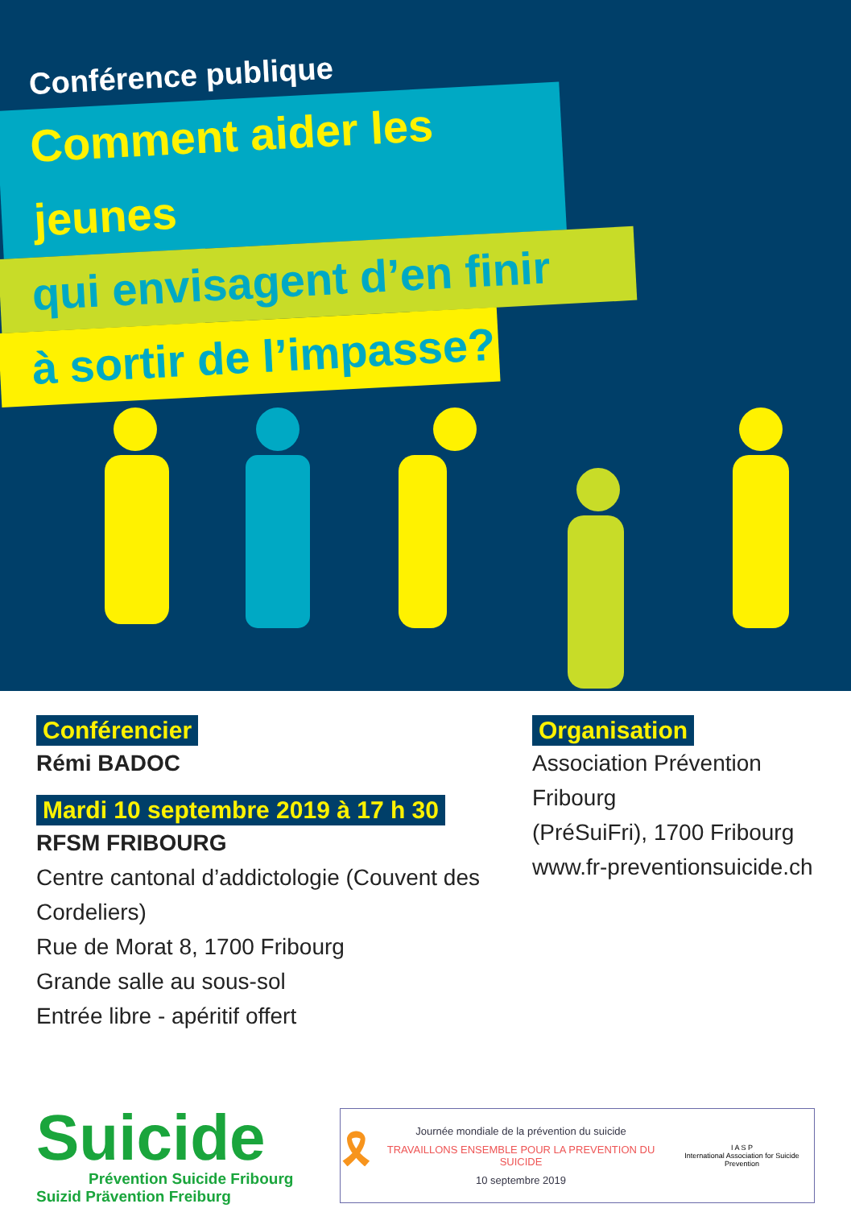Conférence publique
Comment aider les jeunes
qui envisagent d’en finir
à sortir de l’impasse?
Conférencier
Rémi BADOC
Mardi 10 septembre 2019 à 17 h 30
RFSM FRIBOURG
Centre cantonal d’addictologie (Couvent des Cordeliers)
Rue de Morat 8, 1700 Fribourg
Grande salle au sous-sol
Entrée libre - apéritif offert
Organisation
Association Prévention Fribourg
(PréSuiFri), 1700 Fribourg
www.fr-preventionsuicide.ch
Suicide
Prévention Suicide Fribourg
Suizid Prävention Freiburg
🎗
Journée mondiale de la prévention du suicide
TRAVAILLONS ENSEMBLE POUR LA PREVENTION DU SUICIDE
10 septembre 2019
I A S P
International Association for Suicide Prevention